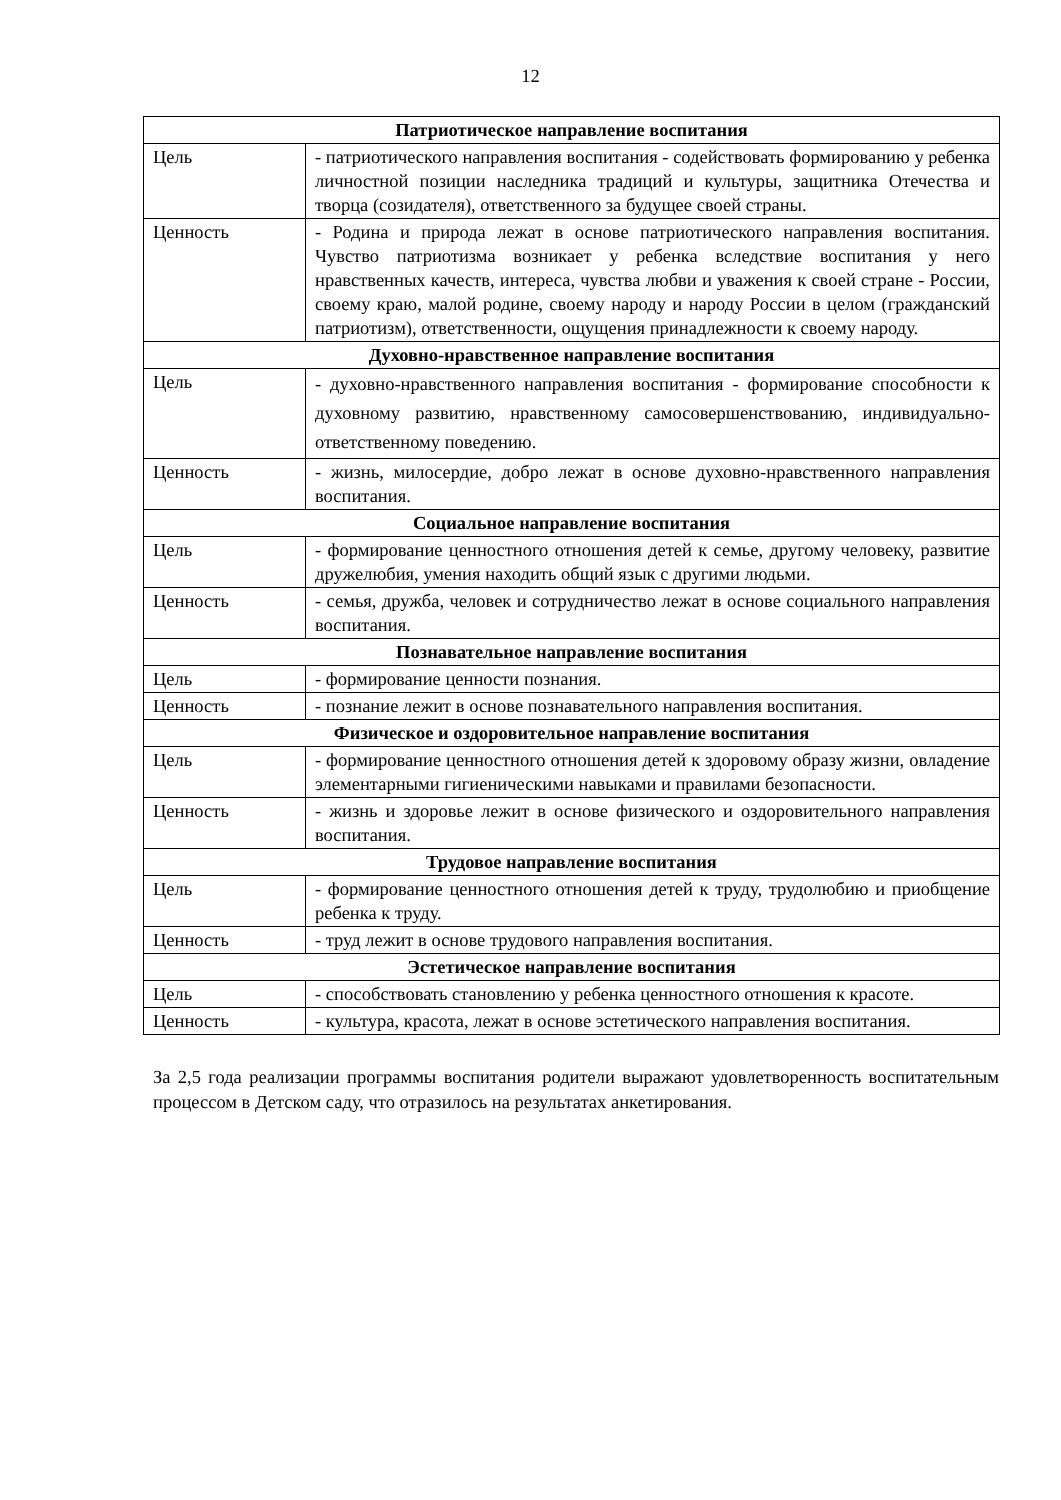12
| Патриотическое направление воспитания | |
| --- | --- |
| Цель | - патриотического направления воспитания - содействовать формированию у ребенка личностной позиции наследника традиций и культуры, защитника Отечества и творца (созидателя), ответственного за будущее своей страны. |
| Ценность | - Родина и природа лежат в основе патриотического направления воспитания. Чувство патриотизма возникает у ребенка вследствие воспитания у него нравственных качеств, интереса, чувства любви и уважения к своей стране - России, своему краю, малой родине, своему народу и народу России в целом (гражданский патриотизм), ответственности, ощущения принадлежности к своему народу. |
| Духовно-нравственное направление воспитания | |
| Цель | - духовно-нравственного направления воспитания - формирование способности к духовному развитию, нравственному самосовершенствованию, индивидуально-ответственному поведению. |
| Ценность | - жизнь, милосердие, добро лежат в основе духовно-нравственного направления воспитания. |
| Социальное направление воспитания | |
| Цель | - формирование ценностного отношения детей к семье, другому человеку, развитие дружелюбия, умения находить общий язык с другими людьми. |
| Ценность | - семья, дружба, человек и сотрудничество лежат в основе социального направления воспитания. |
| Познавательное направление воспитания | |
| Цель | - формирование ценности познания. |
| Ценность | - познание лежит в основе познавательного направления воспитания. |
| Физическое и оздоровительное направление воспитания | |
| Цель | - формирование ценностного отношения детей к здоровому образу жизни, овладение элементарными гигиеническими навыками и правилами безопасности. |
| Ценность | - жизнь и здоровье лежит в основе физического и оздоровительного направления воспитания. |
| Трудовое направление воспитания | |
| Цель | - формирование ценностного отношения детей к труду, трудолюбию и приобщение ребенка к труду. |
| Ценность | - труд лежит в основе трудового направления воспитания. |
| Эстетическое направление воспитания | |
| Цель | - способствовать становлению у ребенка ценностного отношения к красоте. |
| Ценность | - культура, красота, лежат в основе эстетического направления воспитания. |
За 2,5 года реализации программы воспитания родители выражают удовлетворенность воспитательным процессом в Детском саду, что отразилось на результатах анкетирования.